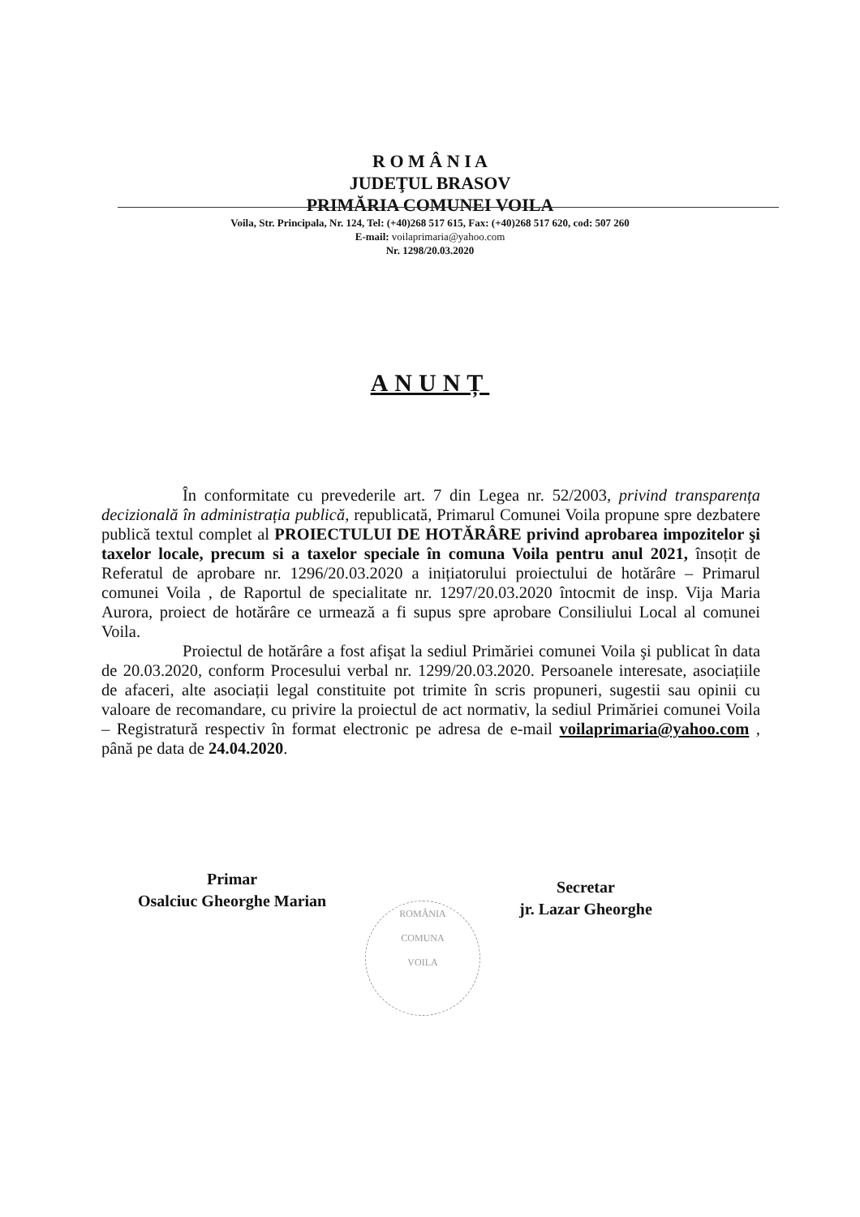R O M Â N I A
JUDEŢUL BRASOV
PRIMĂRIA COMUNEI VOILA
Voila, Str. Principala, Nr. 124, Tel: (+40)268 517 615, Fax: (+40)268 517 620, cod: 507 260
E-mail: voilaprimaria@yahoo.com
Nr. 1298/20.03.2020
ANUNȚ
În conformitate cu prevederile art. 7 din Legea nr. 52/2003, privind transparența decizională în administrația publică, republicată, Primarul Comunei Voila propune spre dezbatere publică textul complet al PROIECTULUI DE HOTĂRÂRE privind aprobarea impozitelor şi taxelor locale, precum si a taxelor speciale în comuna Voila pentru anul 2021, însoțit de Referatul de aprobare nr. 1296/20.03.2020 a inițiatorului proiectului de hotărâre – Primarul comunei Voila , de Raportul de specialitate nr. 1297/20.03.2020 întocmit de insp. Vija Maria Aurora, proiect de hotărâre ce urmează a fi supus spre aprobare Consiliului Local al comunei Voila.
Proiectul de hotărâre a fost afişat la sediul Primăriei comunei Voila şi publicat în data de 20.03.2020, conform Procesului verbal nr. 1299/20.03.2020. Persoanele interesate, asociațiile de afaceri, alte asociații legal constituite pot trimite în scris propuneri, sugestii sau opinii cu valoare de recomandare, cu privire la proiectul de act normativ, la sediul Primăriei comunei Voila – Registratură respectiv în format electronic pe adresa de e-mail voilaprimaria@yahoo.com , până pe data de 24.04.2020.
Primar
Osalciuc Gheorghe Marian
Secretar
jr. Lazar Gheorghe
ROMÂNIA
COMUNA
VOILA